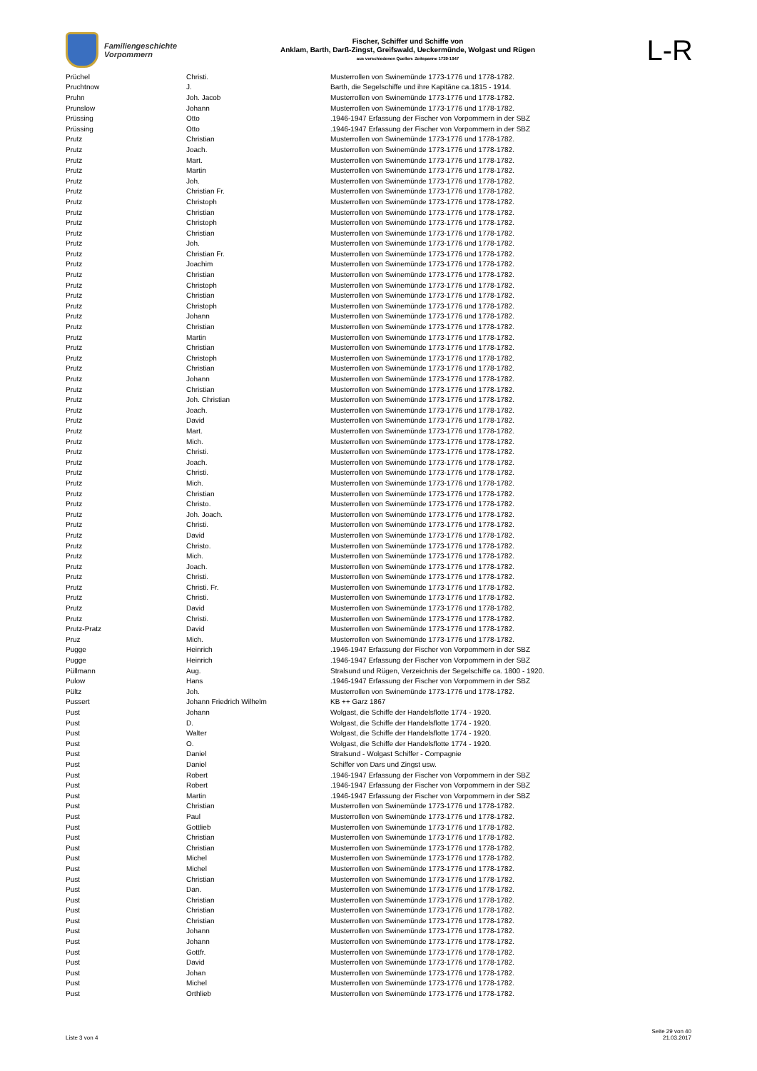Familiengeschichte
Vorpommern
Fischer, Schiffer und Schiffe von
Anklam, Barth, Darß-Zingst, Greifswald, Ueckermünde, Wolgast und Rügen
aus verschiedenen Quellen: Zeitspanne 1739-1947
L-R
| Prüchel | Christi. | Musterrollen von Swinemünde 1773-1776 und 1778-1782. |
| Pruchtnow | J. | Barth, die Segelschiffe und ihre Kapitäne ca.1815 - 1914. |
| Pruhn | Joh. Jacob | Musterrollen von Swinemünde 1773-1776 und 1778-1782. |
| Prunslow | Johann | Musterrollen von Swinemünde 1773-1776 und 1778-1782. |
| Prüssing | Otto | .1946-1947 Erfassung der Fischer von Vorpommern in der SBZ |
| Prüssing | Otto | .1946-1947 Erfassung der Fischer von Vorpommern in der SBZ |
| Prutz | Christian | Musterrollen von Swinemünde 1773-1776 und 1778-1782. |
| Prutz | Joach. | Musterrollen von Swinemünde 1773-1776 und 1778-1782. |
| Prutz | Mart. | Musterrollen von Swinemünde 1773-1776 und 1778-1782. |
| Prutz | Martin | Musterrollen von Swinemünde 1773-1776 und 1778-1782. |
| Prutz | Joh. | Musterrollen von Swinemünde 1773-1776 und 1778-1782. |
| Prutz | Christian Fr. | Musterrollen von Swinemünde 1773-1776 und 1778-1782. |
| Prutz | Christoph | Musterrollen von Swinemünde 1773-1776 und 1778-1782. |
| Prutz | Christian | Musterrollen von Swinemünde 1773-1776 und 1778-1782. |
| Prutz | Christoph | Musterrollen von Swinemünde 1773-1776 und 1778-1782. |
| Prutz | Christian | Musterrollen von Swinemünde 1773-1776 und 1778-1782. |
| Prutz | Joh. | Musterrollen von Swinemünde 1773-1776 und 1778-1782. |
| Prutz | Christian Fr. | Musterrollen von Swinemünde 1773-1776 und 1778-1782. |
| Prutz | Joachim | Musterrollen von Swinemünde 1773-1776 und 1778-1782. |
| Prutz | Christian | Musterrollen von Swinemünde 1773-1776 und 1778-1782. |
| Prutz | Christoph | Musterrollen von Swinemünde 1773-1776 und 1778-1782. |
| Prutz | Christian | Musterrollen von Swinemünde 1773-1776 und 1778-1782. |
| Prutz | Christoph | Musterrollen von Swinemünde 1773-1776 und 1778-1782. |
| Prutz | Johann | Musterrollen von Swinemünde 1773-1776 und 1778-1782. |
| Prutz | Christian | Musterrollen von Swinemünde 1773-1776 und 1778-1782. |
| Prutz | Martin | Musterrollen von Swinemünde 1773-1776 und 1778-1782. |
| Prutz | Christian | Musterrollen von Swinemünde 1773-1776 und 1778-1782. |
| Prutz | Christoph | Musterrollen von Swinemünde 1773-1776 und 1778-1782. |
| Prutz | Christian | Musterrollen von Swinemünde 1773-1776 und 1778-1782. |
| Prutz | Johann | Musterrollen von Swinemünde 1773-1776 und 1778-1782. |
| Prutz | Christian | Musterrollen von Swinemünde 1773-1776 und 1778-1782. |
| Prutz | Joh. Christian | Musterrollen von Swinemünde 1773-1776 und 1778-1782. |
| Prutz | Joach. | Musterrollen von Swinemünde 1773-1776 und 1778-1782. |
| Prutz | David | Musterrollen von Swinemünde 1773-1776 und 1778-1782. |
| Prutz | Mart. | Musterrollen von Swinemünde 1773-1776 und 1778-1782. |
| Prutz | Mich. | Musterrollen von Swinemünde 1773-1776 und 1778-1782. |
| Prutz | Christi. | Musterrollen von Swinemünde 1773-1776 und 1778-1782. |
| Prutz | Joach. | Musterrollen von Swinemünde 1773-1776 und 1778-1782. |
| Prutz | Christi. | Musterrollen von Swinemünde 1773-1776 und 1778-1782. |
| Prutz | Mich. | Musterrollen von Swinemünde 1773-1776 und 1778-1782. |
| Prutz | Christian | Musterrollen von Swinemünde 1773-1776 und 1778-1782. |
| Prutz | Christo. | Musterrollen von Swinemünde 1773-1776 und 1778-1782. |
| Prutz | Joh. Joach. | Musterrollen von Swinemünde 1773-1776 und 1778-1782. |
| Prutz | Christi. | Musterrollen von Swinemünde 1773-1776 und 1778-1782. |
| Prutz | David | Musterrollen von Swinemünde 1773-1776 und 1778-1782. |
| Prutz | Christo. | Musterrollen von Swinemünde 1773-1776 und 1778-1782. |
| Prutz | Mich. | Musterrollen von Swinemünde 1773-1776 und 1778-1782. |
| Prutz | Joach. | Musterrollen von Swinemünde 1773-1776 und 1778-1782. |
| Prutz | Christi. | Musterrollen von Swinemünde 1773-1776 und 1778-1782. |
| Prutz | Christi. Fr. | Musterrollen von Swinemünde 1773-1776 und 1778-1782. |
| Prutz | Christi. | Musterrollen von Swinemünde 1773-1776 und 1778-1782. |
| Prutz | David | Musterrollen von Swinemünde 1773-1776 und 1778-1782. |
| Prutz | Christi. | Musterrollen von Swinemünde 1773-1776 und 1778-1782. |
| Prutz-Pratz | David | Musterrollen von Swinemünde 1773-1776 und 1778-1782. |
| Pruz | Mich. | Musterrollen von Swinemünde 1773-1776 und 1778-1782. |
| Pugge | Heinrich | .1946-1947 Erfassung der Fischer von Vorpommern in der SBZ |
| Pugge | Heinrich | .1946-1947 Erfassung der Fischer von Vorpommern in der SBZ |
| Püllmann | Aug. | Stralsund und Rügen, Verzeichnis der Segelschiffe ca. 1800 - 1920. |
| Pulow | Hans | .1946-1947 Erfassung der Fischer von Vorpommern in der SBZ |
| Pültz | Joh. | Musterrollen von Swinemünde 1773-1776 und 1778-1782. |
| Pussert | Johann Friedrich Wilhelm | KB ++ Garz 1867 |
| Pust | Johann | Wolgast, die Schiffe der Handelsflotte 1774 - 1920. |
| Pust | D. | Wolgast, die Schiffe der Handelsflotte 1774 - 1920. |
| Pust | Walter | Wolgast, die Schiffe der Handelsflotte 1774 - 1920. |
| Pust | O. | Wolgast, die Schiffe der Handelsflotte 1774 - 1920. |
| Pust | Daniel | Stralsund - Wolgast Schiffer - Compagnie |
| Pust | Daniel | Schiffer von Dars und Zingst usw. |
| Pust | Robert | .1946-1947 Erfassung der Fischer von Vorpommern in der SBZ |
| Pust | Robert | .1946-1947 Erfassung der Fischer von Vorpommern in der SBZ |
| Pust | Martin | .1946-1947 Erfassung der Fischer von Vorpommern in der SBZ |
| Pust | Christian | Musterrollen von Swinemünde 1773-1776 und 1778-1782. |
| Pust | Paul | Musterrollen von Swinemünde 1773-1776 und 1778-1782. |
| Pust | Gottlieb | Musterrollen von Swinemünde 1773-1776 und 1778-1782. |
| Pust | Christian | Musterrollen von Swinemünde 1773-1776 und 1778-1782. |
| Pust | Christian | Musterrollen von Swinemünde 1773-1776 und 1778-1782. |
| Pust | Michel | Musterrollen von Swinemünde 1773-1776 und 1778-1782. |
| Pust | Michel | Musterrollen von Swinemünde 1773-1776 und 1778-1782. |
| Pust | Christian | Musterrollen von Swinemünde 1773-1776 und 1778-1782. |
| Pust | Dan. | Musterrollen von Swinemünde 1773-1776 und 1778-1782. |
| Pust | Christian | Musterrollen von Swinemünde 1773-1776 und 1778-1782. |
| Pust | Christian | Musterrollen von Swinemünde 1773-1776 und 1778-1782. |
| Pust | Christian | Musterrollen von Swinemünde 1773-1776 und 1778-1782. |
| Pust | Johann | Musterrollen von Swinemünde 1773-1776 und 1778-1782. |
| Pust | Johann | Musterrollen von Swinemünde 1773-1776 und 1778-1782. |
| Pust | Gottfr. | Musterrollen von Swinemünde 1773-1776 und 1778-1782. |
| Pust | David | Musterrollen von Swinemünde 1773-1776 und 1778-1782. |
| Pust | Johan | Musterrollen von Swinemünde 1773-1776 und 1778-1782. |
| Pust | Michel | Musterrollen von Swinemünde 1773-1776 und 1778-1782. |
| Pust | Orthlieb | Musterrollen von Swinemünde 1773-1776 und 1778-1782. |
Liste 3 von 4
Seite 29 von 40
21.03.2017